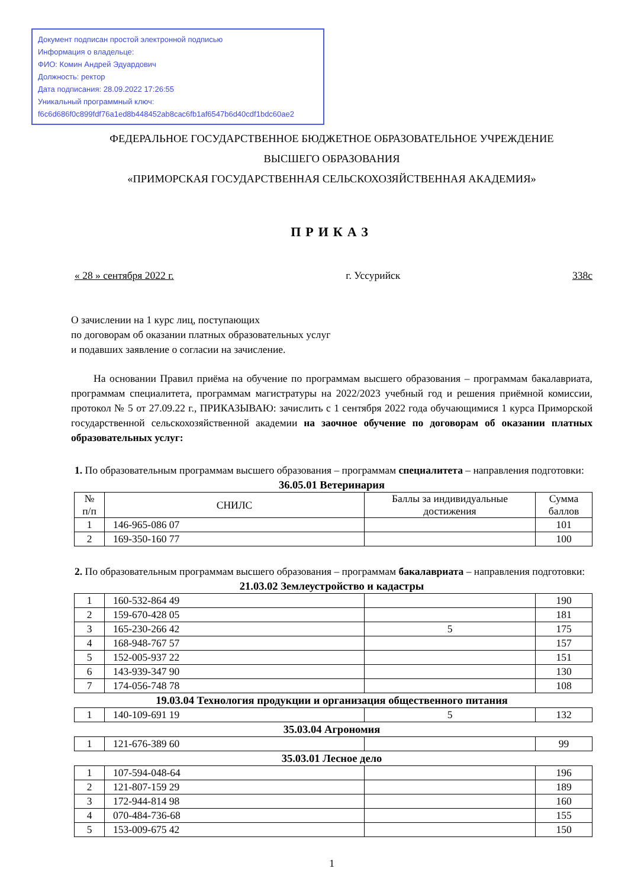Документ подписан простой электронной подписью
Информация о владельце:
ФИО: Комин Андрей Эдуардович
Должность: ректор
Дата подписания: 28.09.2022 17:26:55
Уникальный программный ключ:
f6c6d686f0c899fdf76a1ed8b448452ab8cac6fb1af6547b6d40cdf1bdc60ae2
ФЕДЕРАЛЬНОЕ ГОСУДАРСТВЕННОЕ БЮДЖЕТНОЕ ОБРАЗОВАТЕЛЬНОЕ УЧРЕЖДЕНИЕ
ВЫСШЕГО ОБРАЗОВАНИЯ
«ПРИМОРСКАЯ ГОСУДАРСТВЕННАЯ СЕЛЬСКОХОЗЯЙСТВЕННАЯ АКАДЕМИЯ»
ПРИКАЗ
« 28 » сентября 2022 г. г. Уссурийск 338с
О зачислении на 1 курс лиц, поступающих
по договорам об оказании платных образовательных услуг
и подавших заявление о согласии на зачисление.
На основании Правил приёма на обучение по программам высшего образования – программам бакалавриата, программам специалитета, программам магистратуры на 2022/2023 учебный год и решения приёмной комиссии, протокол № 5 от 27.09.22 г., ПРИКАЗЫВАЮ: зачислить с 1 сентября 2022 года обучающимися 1 курса Приморской государственной сельскохозяйственной академии на заочное обучение по договорам об оказании платных образовательных услуг:
1. По образовательным программам высшего образования – программам специалитета – направления подготовки:
36.05.01 Ветеринария
| № п/п | СНИЛС | Баллы за индивидуальные достижения | Сумма баллов |
| --- | --- | --- | --- |
| 1 | 146-965-086 07 | | 101 |
| 2 | 169-350-160 77 | | 100 |
2. По образовательным программам высшего образования – программам бакалавриата – направления подготовки:
21.03.02 Землеустройство и кадастры
| 1 | 160-532-864 49 | | 190 |
| 2 | 159-670-428 05 | | 181 |
| 3 | 165-230-266 42 | 5 | 175 |
| 4 | 168-948-767 57 | | 157 |
| 5 | 152-005-937 22 | | 151 |
| 6 | 143-939-347 90 | | 130 |
| 7 | 174-056-748 78 | | 108 |
19.03.04 Технология продукции и организация общественного питания
| 1 | 140-109-691 19 | 5 | 132 |
35.03.04 Агрономия
| 1 | 121-676-389 60 | | 99 |
35.03.01 Лесное дело
| 1 | 107-594-048-64 | | 196 |
| 2 | 121-807-159 29 | | 189 |
| 3 | 172-944-814 98 | | 160 |
| 4 | 070-484-736-68 | | 155 |
| 5 | 153-009-675 42 | | 150 |
1